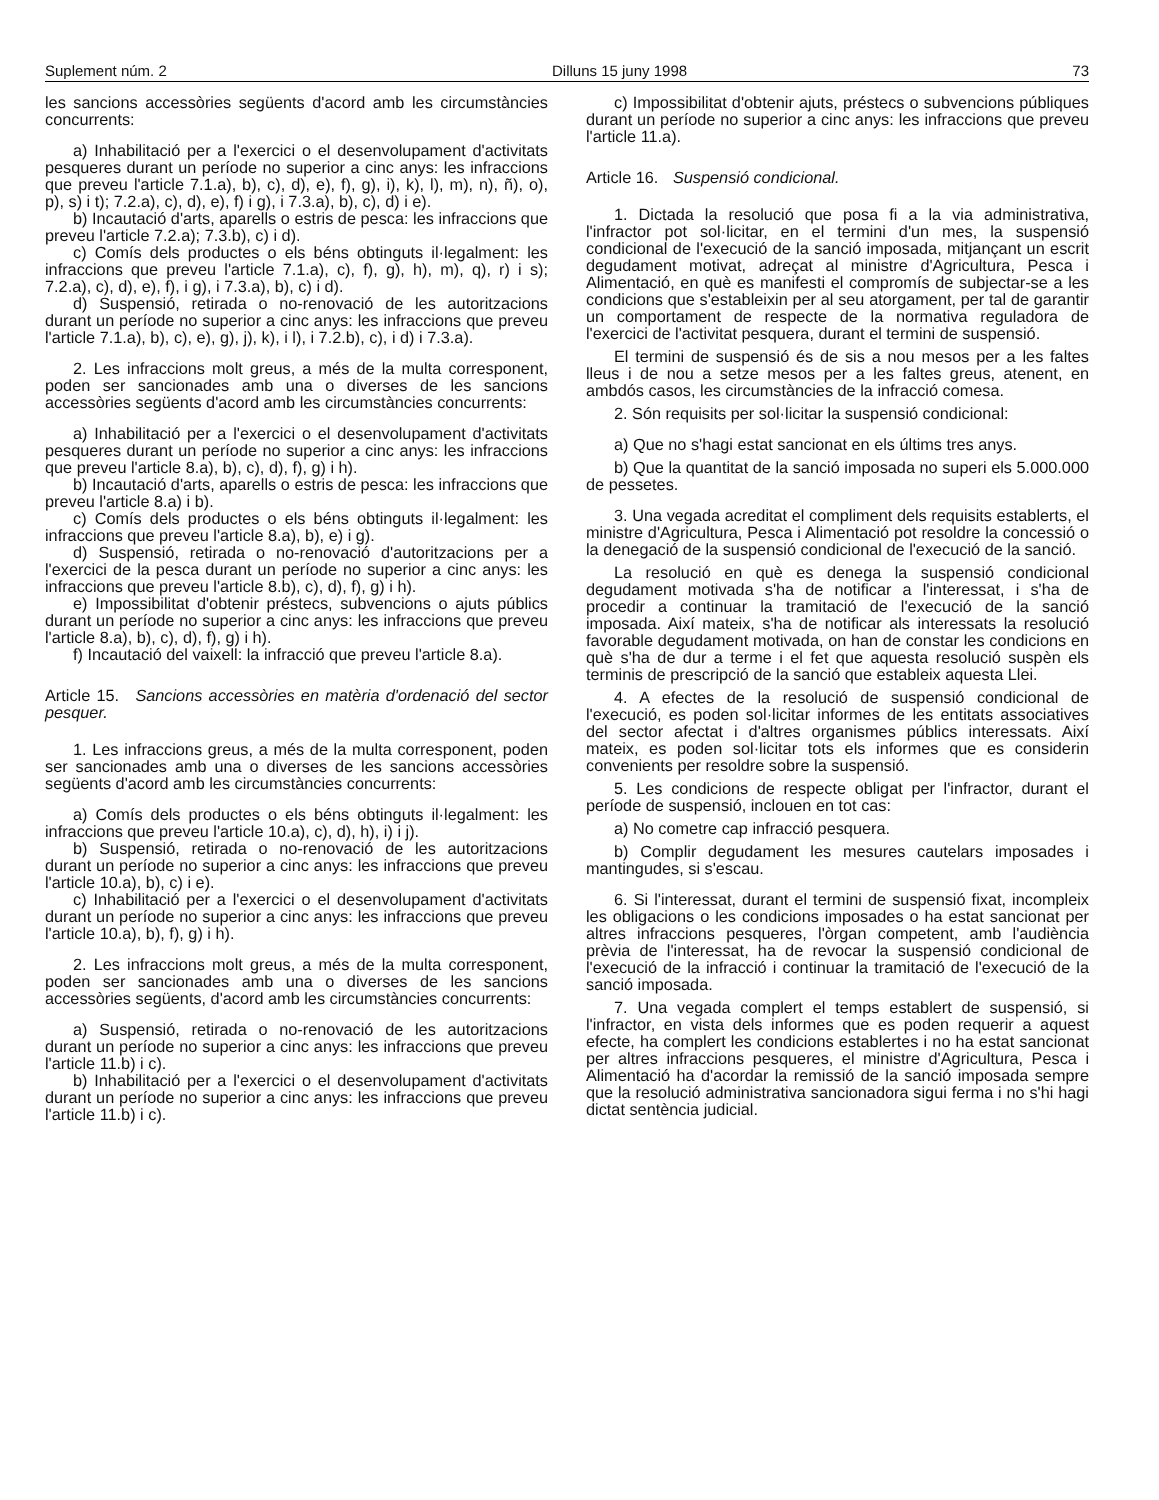Suplement núm. 2 Dilluns 15 juny 1998 73
les sancions accessòries següents d'acord amb les circumstàncies concurrents:
a) Inhabilitació per a l'exercici o el desenvolupament d'activitats pesqueres durant un període no superior a cinc anys: les infraccions que preveu l'article 7.1.a), b), c), d), e), f), g), i), k), l), m), n), ñ), o), p), s) i t); 7.2.a), c), d), e), f) i g), i 7.3.a), b), c), d) i e).
b) Incautació d'arts, aparells o estris de pesca: les infraccions que preveu l'article 7.2.a); 7.3.b), c) i d).
c) Comís dels productes o els béns obtinguts il·legalment: les infraccions que preveu l'article 7.1.a), c), f), g), h), m), q), r) i s); 7.2.a), c), d), e), f), i g), i 7.3.a), b), c) i d).
d) Suspensió, retirada o no-renovació de les autoritzacions durant un període no superior a cinc anys: les infraccions que preveu l'article 7.1.a), b), c), e), g), j), k), i l), i 7.2.b), c), i d) i 7.3.a).
2. Les infraccions molt greus, a més de la multa corresponent, poden ser sancionades amb una o diverses de les sancions accessòries següents d'acord amb les circumstàncies concurrents:
a) Inhabilitació per a l'exercici o el desenvolupament d'activitats pesqueres durant un període no superior a cinc anys: les infraccions que preveu l'article 8.a), b), c), d), f), g) i h).
b) Incautació d'arts, aparells o estris de pesca: les infraccions que preveu l'article 8.a) i b).
c) Comís dels productes o els béns obtinguts il·legalment: les infraccions que preveu l'article 8.a), b), e) i g).
d) Suspensió, retirada o no-renovació d'autoritzacions per a l'exercici de la pesca durant un període no superior a cinc anys: les infraccions que preveu l'article 8.b), c), d), f), g) i h).
e) Impossibilitat d'obtenir préstecs, subvencions o ajuts públics durant un període no superior a cinc anys: les infraccions que preveu l'article 8.a), b), c), d), f), g) i h).
f) Incautació del vaixell: la infracció que preveu l'article 8.a).
Article 15. Sancions accessòries en matèria d'ordenació del sector pesquer.
1. Les infraccions greus, a més de la multa corresponent, poden ser sancionades amb una o diverses de les sancions accessòries següents d'acord amb les circumstàncies concurrents:
a) Comís dels productes o els béns obtinguts il·legalment: les infraccions que preveu l'article 10.a), c), d), h), i) i j).
b) Suspensió, retirada o no-renovació de les autoritzacions durant un període no superior a cinc anys: les infraccions que preveu l'article 10.a), b), c) i e).
c) Inhabilitació per a l'exercici o el desenvolupament d'activitats durant un període no superior a cinc anys: les infraccions que preveu l'article 10.a), b), f), g) i h).
2. Les infraccions molt greus, a més de la multa corresponent, poden ser sancionades amb una o diverses de les sancions accessòries següents, d'acord amb les circumstàncies concurrents:
a) Suspensió, retirada o no-renovació de les autoritzacions durant un període no superior a cinc anys: les infraccions que preveu l'article 11.b) i c).
b) Inhabilitació per a l'exercici o el desenvolupament d'activitats durant un període no superior a cinc anys: les infraccions que preveu l'article 11.b) i c).
c) Impossibilitat d'obtenir ajuts, préstecs o subvencions públiques durant un període no superior a cinc anys: les infraccions que preveu l'article 11.a).
Article 16. Suspensió condicional.
1. Dictada la resolució que posa fi a la via administrativa, l'infractor pot sol·licitar, en el termini d'un mes, la suspensió condicional de l'execució de la sanció imposada, mitjançant un escrit degudament motivat, adreçat al ministre d'Agricultura, Pesca i Alimentació, en què es manifesti el compromís de subjectar-se a les condicions que s'estableixin per al seu atorgament, per tal de garantir un comportament de respecte de la normativa reguladora de l'exercici de l'activitat pesquera, durant el termini de suspensió.
El termini de suspensió és de sis a nou mesos per a les faltes lleus i de nou a setze mesos per a les faltes greus, atenent, en ambdós casos, les circumstàncies de la infracció comesa.
2. Són requisits per sol·licitar la suspensió condicional:
a) Que no s'hagi estat sancionat en els últims tres anys.
b) Que la quantitat de la sanció imposada no superi els 5.000.000 de pessetes.
3. Una vegada acreditat el compliment dels requisits establerts, el ministre d'Agricultura, Pesca i Alimentació pot resoldre la concessió o la denegació de la suspensió condicional de l'execució de la sanció.
La resolució en què es denega la suspensió condicional degudament motivada s'ha de notificar a l'interessat, i s'ha de procedir a continuar la tramitació de l'execució de la sanció imposada. Així mateix, s'ha de notificar als interessats la resolució favorable degudament motivada, on han de constar les condicions en què s'ha de dur a terme i el fet que aquesta resolució suspèn els terminis de prescripció de la sanció que estableix aquesta Llei.
4. A efectes de la resolució de suspensió condicional de l'execució, es poden sol·licitar informes de les entitats associatives del sector afectat i d'altres organismes públics interessats. Així mateix, es poden sol·licitar tots els informes que es considerin convenients per resoldre sobre la suspensió.
5. Les condicions de respecte obligat per l'infractor, durant el període de suspensió, inclouen en tot cas:
a) No cometre cap infracció pesquera.
b) Complir degudament les mesures cautelars imposades i mantingudes, si s'escau.
6. Si l'interessat, durant el termini de suspensió fixat, incompleix les obligacions o les condicions imposades o ha estat sancionat per altres infraccions pesqueres, l'òrgan competent, amb l'audiència prèvia de l'interessat, ha de revocar la suspensió condicional de l'execució de la infracció i continuar la tramitació de l'execució de la sanció imposada.
7. Una vegada complert el temps establert de suspensió, si l'infractor, en vista dels informes que es poden requerir a aquest efecte, ha complert les condicions establertes i no ha estat sancionat per altres infraccions pesqueres, el ministre d'Agricultura, Pesca i Alimentació ha d'acordar la remissió de la sanció imposada sempre que la resolució administrativa sancionadora sigui ferma i no s'hi hagi dictat sentència judicial.